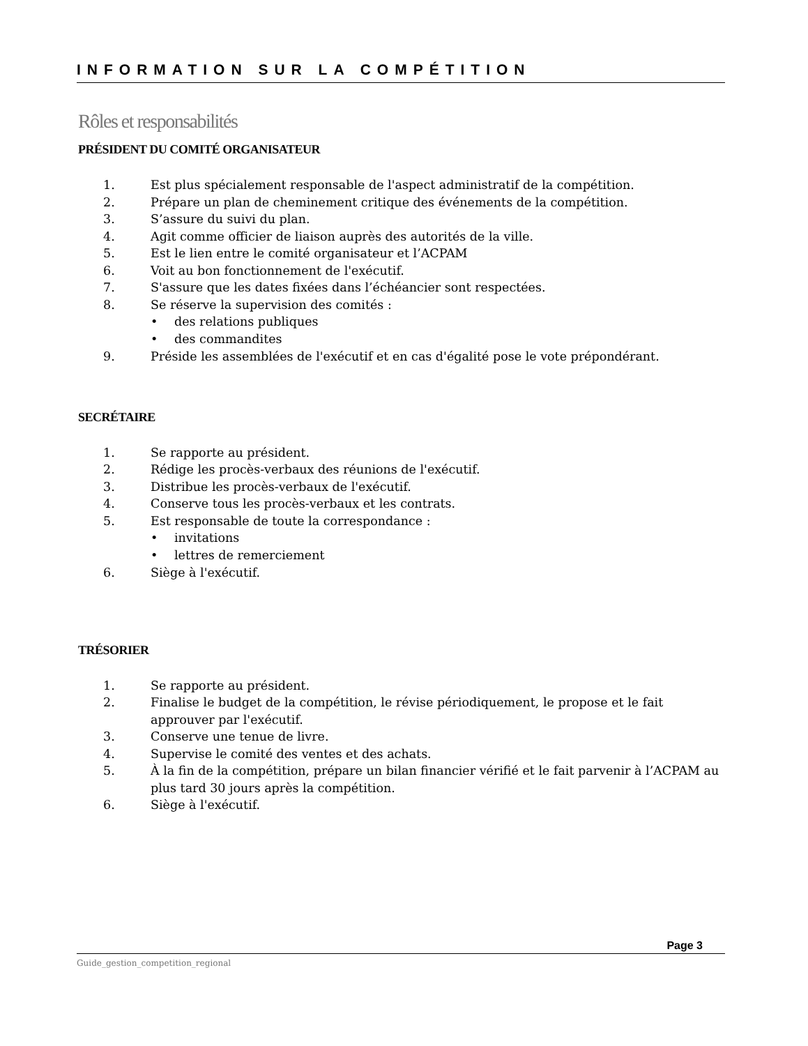INFORMATION SUR LA COMPÉTITION
Rôles et responsabilités
PRÉSIDENT DU COMITÉ ORGANISATEUR
1. Est plus spécialement responsable de l'aspect administratif de la compétition.
2. Prépare un plan de cheminement critique des événements de la compétition.
3. S’assure du suivi du plan.
4. Agit comme officier de liaison auprès des autorités de la ville.
5. Est le lien entre le comité organisateur et l’ACPAM
6. Voit au bon fonctionnement de l'exécutif.
7. S'assure que les dates fixées dans l’échéancier sont respectées.
8. Se réserve la supervision des comités :
• des relations publiques
• des commandites
9. Préside les assemblées de l'exécutif et en cas d'égalité pose le vote prépondérant.
SECRÉTAIRE
1. Se rapporte au président.
2. Rédige les procès-verbaux des réunions de l'exécutif.
3. Distribue les procès-verbaux de l'exécutif.
4. Conserve tous les procès-verbaux et les contrats.
5. Est responsable de toute la correspondance :
• invitations
• lettres de remerciement
6. Siège à l'exécutif.
TRÉSORIER
1. Se rapporte au président.
2. Finalise le budget de la compétition, le révise périodiquement, le propose et le fait approuver par l'exécutif.
3. Conserve une tenue de livre.
4. Supervise le comité des ventes et des achats.
5. À la fin de la compétition, prépare un bilan financier vérifié et le fait parvenir à l’ACPAM au plus tard 30 jours après la compétition.
6. Siège à l'exécutif.
Page 3
Guide_gestion_competition_regional